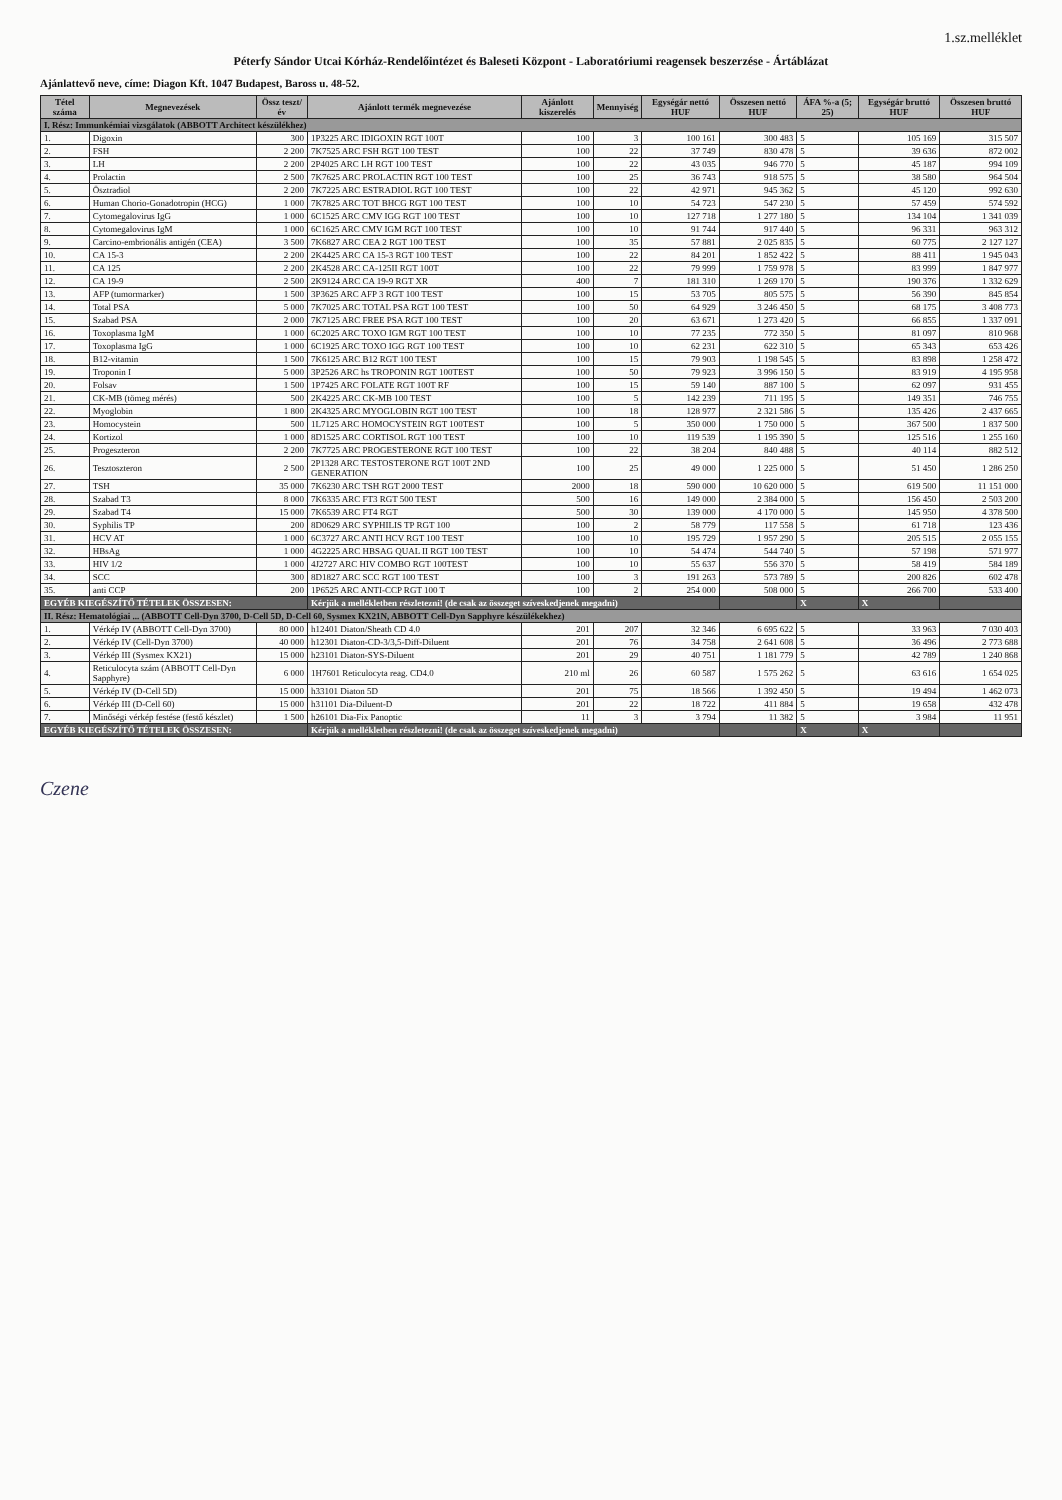1.sz.melléklet
Péterfy Sándor Utcai Kórház-Rendelőintézet és Baleseti Központ - Laboratóriumi reagensek beszerzése - Ártáblázat
Ajánlattevő neve, címe: Diagon Kft. 1047 Budapest, Baross u. 48-52.
| Tétel száma | Megnevezések | Össz teszt/év | Ajánlott termék megnevezése | Ajánlott kiszerelés | Mennyiség | Egységár nettó HUF | Összesen nettó HUF | ÁFA %-a (5; 25) | Egységár bruttó HUF | Összesen bruttó HUF |
| --- | --- | --- | --- | --- | --- | --- | --- | --- | --- | --- |
| I. Rész: Immunkémiai vizsgálatok (ABBOTT Architect készülékhez) | | | | | | | | | | |
| 1. | Digoxin | 300 | 1P3225 ARC IDIGOXIN RGT 100T | 100 | 3 | 100 161 | 300 483 | 5 | 105 169 | 315 507 |
| 2. | FSH | 2 200 | 7K7525 ARC FSH RGT 100 TEST | 100 | 22 | 37 749 | 830 478 | 5 | 39 636 | 872 002 |
| 3. | LH | 2 200 | 2P4025 ARC LH RGT 100 TEST | 100 | 22 | 43 035 | 946 770 | 5 | 45 187 | 994 109 |
| 4. | Prolactin | 2 500 | 7K7625 ARC PROLACTIN RGT 100 TEST | 100 | 25 | 36 743 | 918 575 | 5 | 38 580 | 964 504 |
| 5. | Ösztradiol | 2 200 | 7K7225 ARC ESTRADIOL RGT 100 TEST | 100 | 22 | 42 971 | 945 362 | 5 | 45 120 | 992 630 |
| 6. | Human Chorio-Gonadotropin (HCG) | 1 000 | 7K7825 ARC TOT BHCG RGT 100 TEST | 100 | 10 | 54 723 | 547 230 | 5 | 57 459 | 574 592 |
| 7. | Cytomegalovirus IgG | 1 000 | 6C1525 ARC CMV IGG RGT 100 TEST | 100 | 10 | 127 718 | 1 277 180 | 5 | 134 104 | 1 341 039 |
| 8. | Cytomegalovirus IgM | 1 000 | 6C1625 ARC CMV IGM RGT 100 TEST | 100 | 10 | 91 744 | 917 440 | 5 | 96 331 | 963 312 |
| 9. | Carcino-embrionális antigén (CEA) | 3 500 | 7K6827 ARC CEA 2 RGT 100 TEST | 100 | 35 | 57 881 | 2 025 835 | 5 | 60 775 | 2 127 127 |
| 10. | CA 15-3 | 2 200 | 2K4425 ARC CA 15-3 RGT 100 TEST | 100 | 22 | 84 201 | 1 852 422 | 5 | 88 411 | 1 945 043 |
| 11. | CA 125 | 2 200 | 2K4528 ARC CA-125II RGT 100T | 100 | 22 | 79 999 | 1 759 978 | 5 | 83 999 | 1 847 977 |
| 12. | CA 19-9 | 2 500 | 2K9124 ARC CA 19-9 RGT XR | 400 | 7 | 181 310 | 1 269 170 | 5 | 190 376 | 1 332 629 |
| 13. | AFP (tumormarker) | 1 500 | 3P3625 ARC AFP 3 RGT 100 TEST | 100 | 15 | 53 705 | 805 575 | 5 | 56 390 | 845 854 |
| 14. | Total PSA | 5 000 | 7K7025 ARC TOTAL PSA RGT 100 TEST | 100 | 50 | 64 929 | 3 246 450 | 5 | 68 175 | 3 408 773 |
| 15. | Szabad PSA | 2 000 | 7K7125 ARC FREE PSA RGT 100 TEST | 100 | 20 | 63 671 | 1 273 420 | 5 | 66 855 | 1 337 091 |
| 16. | Toxoplasma IgM | 1 000 | 6C2025 ARC TOXO IGM RGT 100 TEST | 100 | 10 | 77 235 | 772 350 | 5 | 81 097 | 810 968 |
| 17. | Toxoplasma IgG | 1 000 | 6C1925 ARC TOXO IGG RGT 100 TEST | 100 | 10 | 62 231 | 622 310 | 5 | 65 343 | 653 426 |
| 18. | B12-vitamin | 1 500 | 7K6125 ARC B12 RGT 100 TEST | 100 | 15 | 79 903 | 1 198 545 | 5 | 83 898 | 1 258 472 |
| 19. | Troponin I | 5 000 | 3P2526 ARC hs TROPONIN RGT 100TEST | 100 | 50 | 79 923 | 3 996 150 | 5 | 83 919 | 4 195 958 |
| 20. | Folsav | 1 500 | 1P7425 ARC FOLATE RGT 100T RF | 100 | 15 | 59 140 | 887 100 | 5 | 62 097 | 931 455 |
| 21. | CK-MB (tömeg mérés) | 500 | 2K4225 ARC CK-MB 100 TEST | 100 | 5 | 142 239 | 711 195 | 5 | 149 351 | 746 755 |
| 22. | Myoglobin | 1 800 | 2K4325 ARC MYOGLOBIN RGT 100 TEST | 100 | 18 | 128 977 | 2 321 586 | 5 | 135 426 | 2 437 665 |
| 23. | Homocystein | 500 | 1L7125 ARC HOMOCYSTEIN RGT 100TEST | 100 | 5 | 350 000 | 1 750 000 | 5 | 367 500 | 1 837 500 |
| 24. | Kortizol | 1 000 | 8D1525 ARC CORTISOL RGT 100 TEST | 100 | 10 | 119 539 | 1 195 390 | 5 | 125 516 | 1 255 160 |
| 25. | Progeszteron | 2 200 | 7K7725 ARC PROGESTERONE RGT 100 TEST | 100 | 22 | 38 204 | 840 488 | 5 | 40 114 | 882 512 |
| 26. | Tesztoszteron | 2 500 | 2P1328 ARC TESTOSTERONE RGT 100T 2ND GENERATION | 100 | 25 | 49 000 | 1 225 000 | 5 | 51 450 | 1 286 250 |
| 27. | TSH | 35 000 | 7K6230 ARC TSH RGT 2000 TEST | 2000 | 18 | 590 000 | 10 620 000 | 5 | 619 500 | 11 151 000 |
| 28. | Szabad T3 | 8 000 | 7K6335 ARC FT3 RGT 500 TEST | 500 | 16 | 149 000 | 2 384 000 | 5 | 156 450 | 2 503 200 |
| 29. | Szabad T4 | 15 000 | 7K6539 ARC FT4 RGT | 500 | 30 | 139 000 | 4 170 000 | 5 | 145 950 | 4 378 500 |
| 30. | Syphilis TP | 200 | 8D0629 ARC SYPHILIS TP RGT 100 | 100 | 2 | 58 779 | 117 558 | 5 | 61 718 | 123 436 |
| 31. | HCV AT | 1 000 | 6C3727 ARC ANTI HCV RGT 100 TEST | 100 | 10 | 195 729 | 1 957 290 | 5 | 205 515 | 2 055 155 |
| 32. | HBsAg | 1 000 | 4G2225 ARC HBSAG QUAL II RGT 100 TEST | 100 | 10 | 54 474 | 544 740 | 5 | 57 198 | 571 977 |
| 33. | HIV 1/2 | 1 000 | 4J2727 ARC HIV COMBO RGT 100TEST | 100 | 10 | 55 637 | 556 370 | 5 | 58 419 | 584 189 |
| 34. | SCC | 300 | 8D1827 ARC SCC RGT 100 TEST | 100 | 3 | 191 263 | 573 789 | 5 | 200 826 | 602 478 |
| 35. | anti CCP | 200 | 1P6525 ARC ANTI-CCP RGT 100 T | 100 | 2 | 254 000 | 508 000 | 5 | 266 700 | 533 400 |
| EGYÉB KIEGÉSZÍTŐ TÉTELEK ÖSSZESEN: | | | Kérjük a mellékletben részletezni! (de csak az összeget szíveskedjenek megadni) | | | | | X | X | |
| II. Rész: Hematológiai ... (ABBOTT Cell-Dyn 3700, D-Cell 5D, D-Cell 60, Sysmex KX21N, ABBOTT Cell-Dyn Sapphyre készülékekhez) | | | | | | | | | | |
| 1. | Vérkép IV (ABBOTT Cell-Dyn 3700) | 80 000 | h12401 Diaton/Sheath CD 4.0 | 201 | 207 | 32 346 | 6 695 622 | 5 | 33 963 | 7 030 403 |
| 2. | Vérkép IV (Cell-Dyn 3700) | 40 000 | h12301 Diaton-CD-3/3,5-Diff-Diluent | 201 | 76 | 34 758 | 2 641 608 | 5 | 36 496 | 2 773 688 |
| 3. | Vérkép III (Sysmex KX21) | 15 000 | h23101 Diaton-SYS-Diluent | 201 | 29 | 40 751 | 1 181 779 | 5 | 42 789 | 1 240 868 |
| 4. | Reticulocyta szám (ABBOTT Cell-Dyn Sapphyre) | 6 000 | 1H7601 Reticulocyta reag. CD4.0 | 210 ml | 26 | 60 587 | 1 575 262 | 5 | 63 616 | 1 654 025 |
| 5. | Vérkép IV (D-Cell 5D) | 15 000 | h33101 Diaton 5D | 201 | 75 | 18 566 | 1 392 450 | 5 | 19 494 | 1 462 073 |
| 6. | Vérkép III (D-Cell 60) | 15 000 | h31101 Dia-Diluent-D | 201 | 22 | 18 722 | 411 884 | 5 | 19 658 | 432 478 |
| 7. | Minőségi vérkép festése (festő készlet) | 1 500 | h26101 Dia-Fix Panoptic | 11 | 3 | 3 794 | 11 382 | 5 | 3 984 | 11 951 |
| EGYÉB KIEGÉSZÍTŐ TÉTELEK ÖSSZESEN: | | | Kérjük a mellékletben részletezni! (de csak az összeget szíveskedjenek megadni) | | | | | X | X | |
Czene